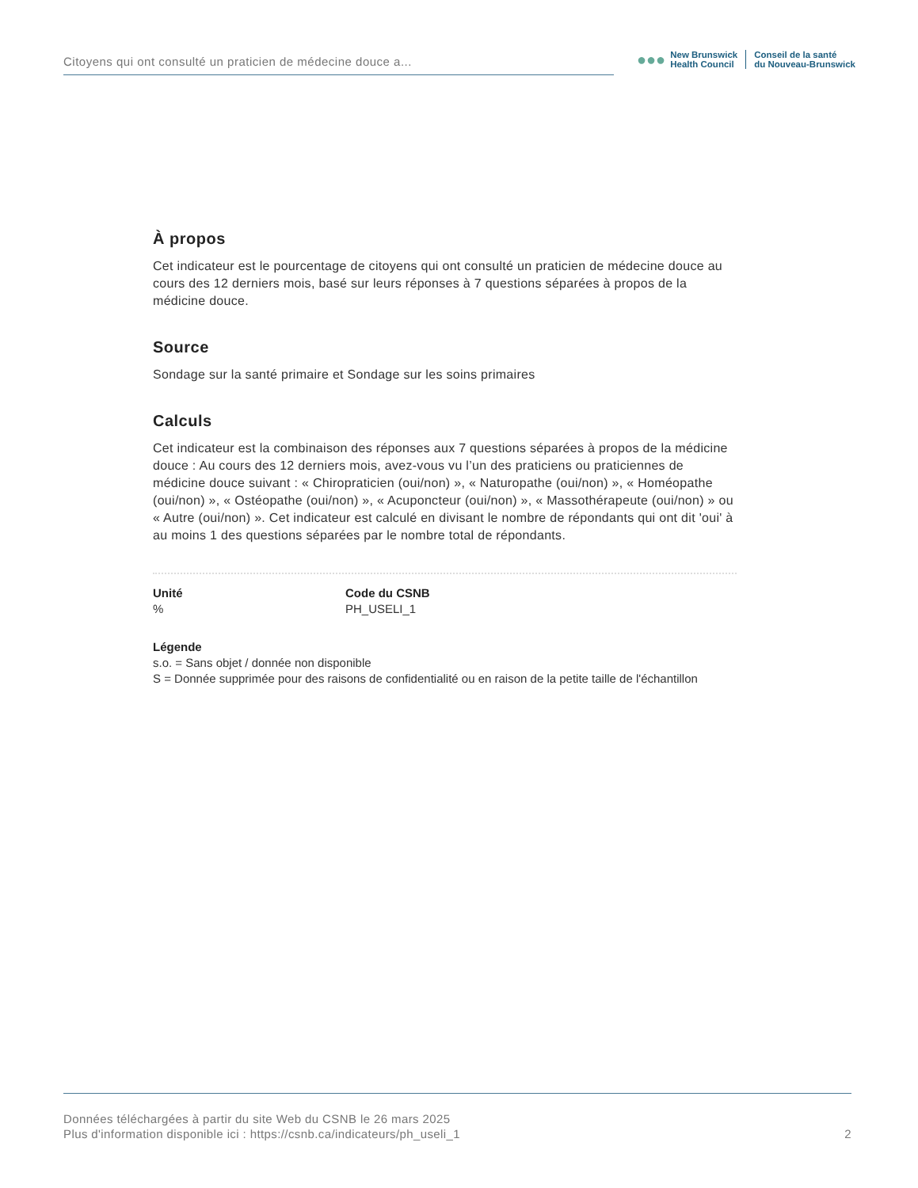Citoyens qui ont consulté un praticien de médecine douce a...
●●●
New Brunswick
Health Council
Conseil de la santé
du Nouveau-Brunswick
À propos
Cet indicateur est le pourcentage de citoyens qui ont consulté un praticien de médecine douce au cours des 12 derniers mois, basé sur leurs réponses à 7 questions séparées à propos de la médicine douce.
Source
Sondage sur la santé primaire et Sondage sur les soins primaires
Calculs
Cet indicateur est la combinaison des réponses aux 7 questions séparées à propos de la médicine douce : Au cours des 12 derniers mois, avez-vous vu l’un des praticiens ou praticiennes de médicine douce suivant : « Chiropraticien (oui/non) », « Naturopathe (oui/non) », « Homéopathe (oui/non) », « Ostéopathe (oui/non) », « Acuponcteur (oui/non) », « Massothérapeute (oui/non) » ou « Autre (oui/non) ». Cet indicateur est calculé en divisant le nombre de répondants qui ont dit 'oui' à au moins 1 des questions séparées par le nombre total de répondants.
Unité
%
Code du CSNB
PH_USELI_1
Légende
s.o. = Sans objet / donnée non disponible
S = Donnée supprimée pour des raisons de confidentialité ou en raison de la petite taille de l'échantillon
Données téléchargées à partir du site Web du CSNB le 26 mars 2025
Plus d'information disponible ici : https://csnb.ca/indicateurs/ph_useli_1
2